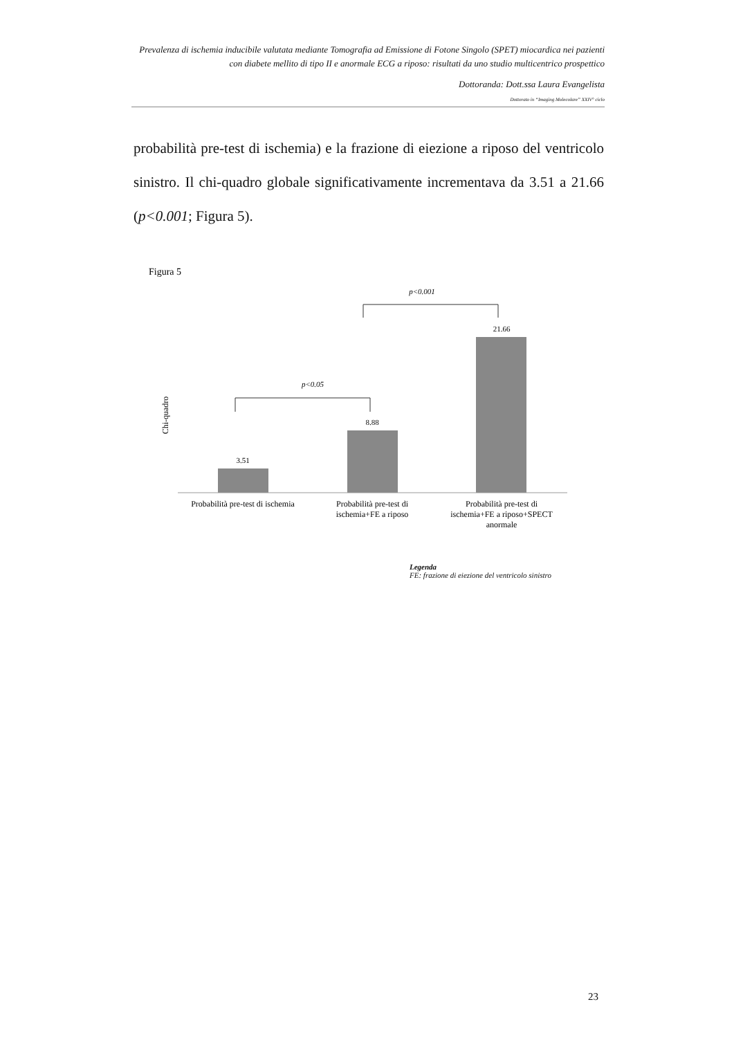Prevalenza di ischemia inducibile valutata mediante Tomografia ad Emissione di Fotone Singolo (SPET) miocardica nei pazienti con diabete mellito di tipo II e anormale ECG a riposo: risultati da uno studio multicentrico prospettico
Dottoranda: Dott.ssa Laura Evangelista
Dottorato in “Imaging Molecolare” XXIV° ciclo
probabilità pre-test di ischemia) e la frazione di eiezione a riposo del ventricolo sinistro. Il chi-quadro globale significativamente incrementava da 3.51 a 21.66 (p<0.001; Figura 5).
Figura 5
p<0.001
p<0.05
Chi-quadro
3.51
8.88
21.66
Probabilità pre-test di ischemia
Probabilità pre-test di
ischemia+FE a riposo
Probabilità pre-test di
ischemia+FE a riposo+SPECT
anormale
Legenda
FE: frazione di eiezione del ventricolo sinistro
23